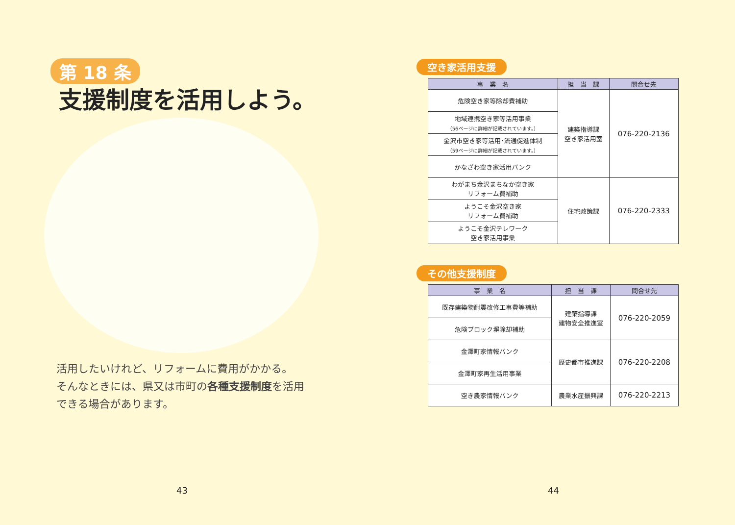第 18 条
支援制度を活用しよう。
活用したいけれど、リフォームに費用がかかる。
そんなときには、県又は市町の各種支援制度を活用
できる場合があります。
43
空き家活用支援
| 事 業 名 | 担 当 課 | 問合せ先 |
| --- | --- | --- |
| 危険空き家等除却費補助 | 建築指導課 空き家活用室 | 076-220-2136 |
| 地域連携空き家等活用事業 （56ページに詳細が記載されています。） | | |
| 金沢市空き家等活用･流通促進体制 （59ページに詳細が記載されています。） | | |
| かなざわ空き家活用バンク | | |
| わがまち金沢まちなか空き家 リフォーム費補助 | 住宅政策課 | 076-220-2333 |
| ようこそ金沢空き家 リフォーム費補助 | | |
| ようこそ金沢テレワーク 空き家活用事業 | | |
その他支援制度
| 事 業 名 | 担 当 課 | 問合せ先 |
| --- | --- | --- |
| 既存建築物耐震改修工事費等補助 | 建築指導課 建物安全推進室 | 076-220-2059 |
| 危険ブロック塀除却補助 | | |
| 金澤町家情報バンク | 歴史都市推進課 | 076-220-2208 |
| 金澤町家再生活用事業 | | |
| 空き農家情報バンク | 農業水産振興課 | 076-220-2213 |
44